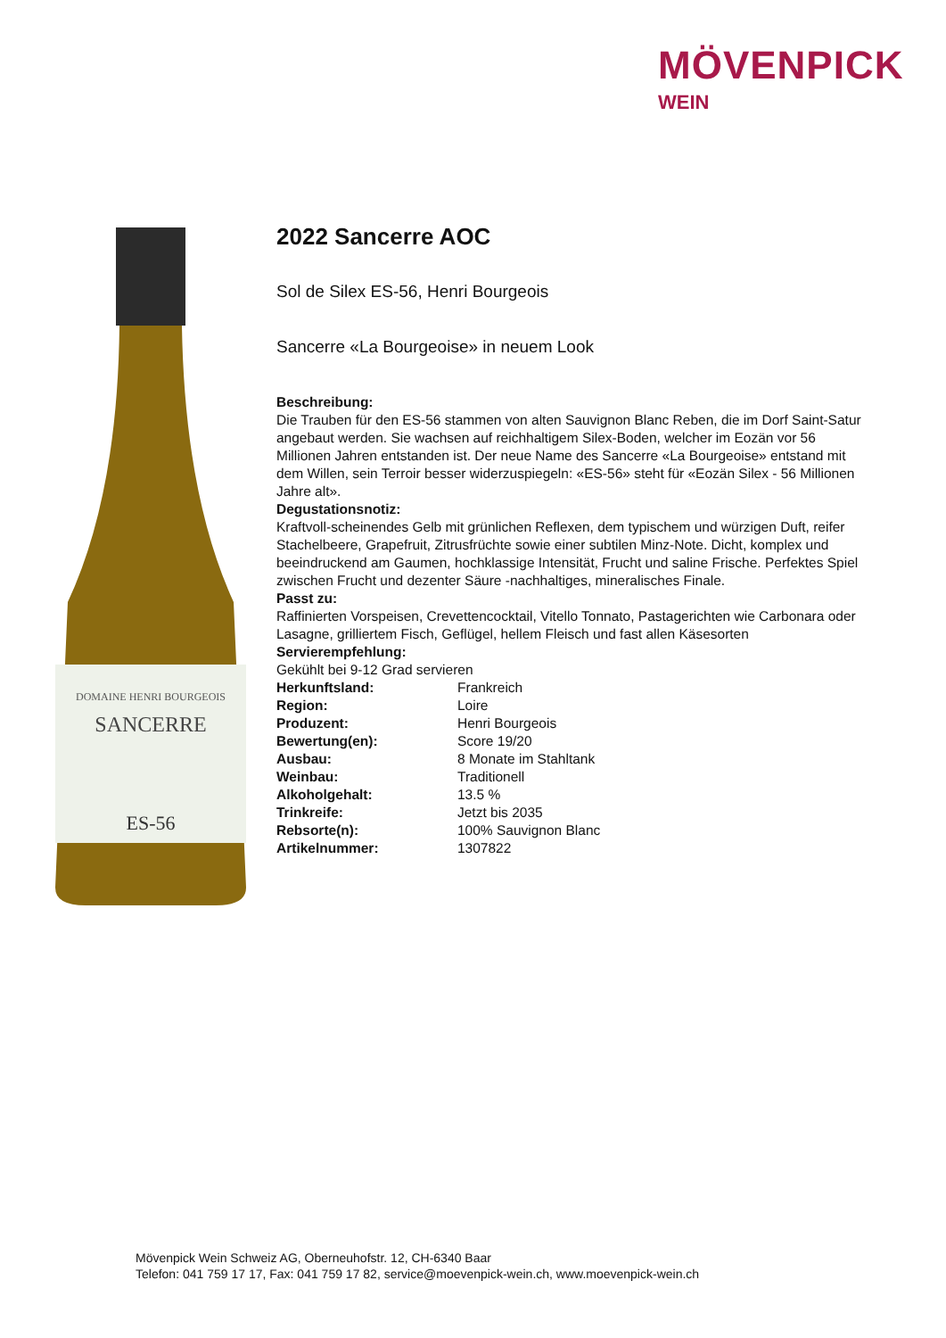MÖVENPICK
WEIN
DOMAINE HENRI BOURGEOIS
SANCERRE
ES-56
2022 Sancerre AOC
Sol de Silex ES-56, Henri Bourgeois
Sancerre «La Bourgeoise» in neuem Look
Beschreibung:
Die Trauben für den ES-56 stammen von alten Sauvignon Blanc Reben, die im Dorf Saint-Satur angebaut werden. Sie wachsen auf reichhaltigem Silex-Boden, welcher im Eozän vor 56 Millionen Jahren entstanden ist. Der neue Name des Sancerre «La Bourgeoise» entstand mit dem Willen, sein Terroir besser widerzuspiegeln: «ES-56» steht für «Eozän Silex - 56 Millionen Jahre alt».
Degustationsnotiz:
Kraftvoll-scheinendes Gelb mit grünlichen Reflexen, dem typischem und würzigen Duft, reifer Stachelbeere, Grapefruit, Zitrusfrüchte sowie einer subtilen Minz-Note. Dicht, komplex und beeindruckend am Gaumen, hochklassige Intensität, Frucht und saline Frische. Perfektes Spiel zwischen Frucht und dezenter Säure -nachhaltiges, mineralisches Finale.
Passt zu:
Raffinierten Vorspeisen, Crevettencocktail, Vitello Tonnato, Pastagerichten wie Carbonara oder Lasagne, grilliertem Fisch, Geflügel, hellem Fleisch und fast allen Käsesorten
Servierempfehlung:
Gekühlt bei 9-12 Grad servieren
| Herkunftsland: | Frankreich |
| Region: | Loire |
| Produzent: | Henri Bourgeois |
| Bewertung(en): | Score 19/20 |
| Ausbau: | 8 Monate im Stahltank |
| Weinbau: | Traditionell |
| Alkoholgehalt: | 13.5 % |
| Trinkreife: | Jetzt bis 2035 |
| Rebsorte(n): | 100% Sauvignon Blanc |
| Artikelnummer: | 1307822 |
Mövenpick Wein Schweiz AG, Oberneuhofstr. 12, CH-6340 Baar
Telefon: 041 759 17 17, Fax: 041 759 17 82, service@moevenpick-wein.ch, www.moevenpick-wein.ch